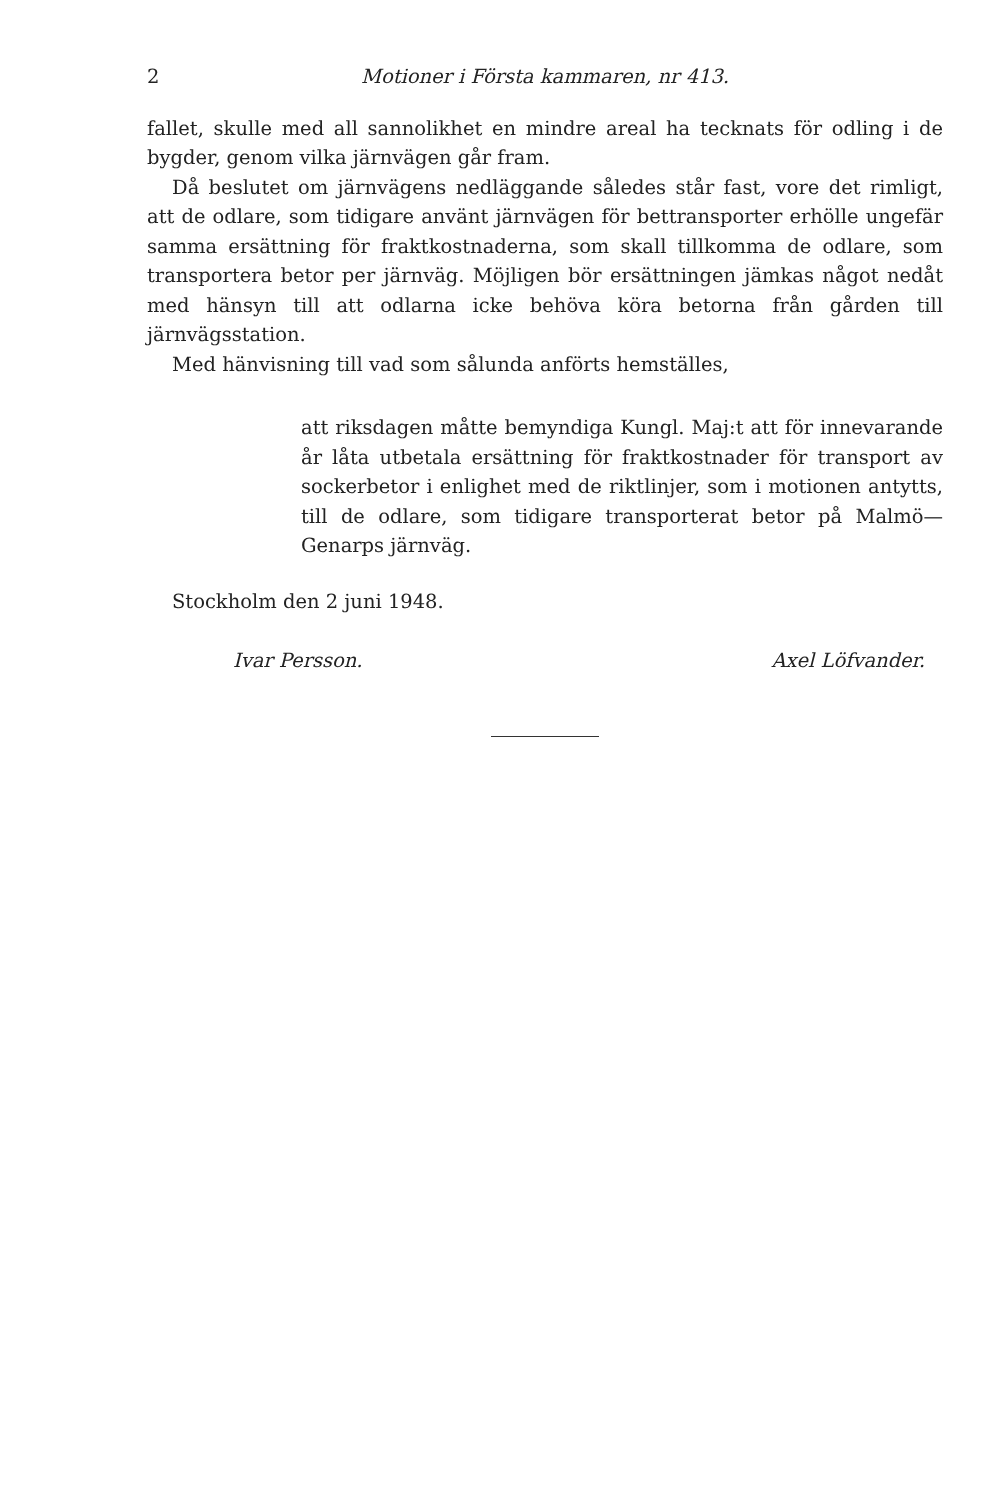2 Motioner i Första kammaren, nr 413.
fallet, skulle med all sannolikhet en mindre areal ha tecknats för odling i de bygder, genom vilka järnvägen går fram.
Då beslutet om järnvägens nedläggande således står fast, vore det rimligt, att de odlare, som tidigare använt järnvägen för bettransporter erhölle ungefär samma ersättning för fraktkostnaderna, som skall tillkomma de odlare, som transportera betor per järnväg. Möjligen bör ersättningen jämkas något nedåt med hänsyn till att odlarna icke behöva köra betorna från gården till järnvägsstation.
Med hänvisning till vad som sålunda anförts hemställes,
att riksdagen måtte bemyndiga Kungl. Maj:t att för innevarande år låta utbetala ersättning för fraktkostnader för transport av sockerbetor i enlighet med de riktlinjer, som i motionen antytts, till de odlare, som tidigare transporterat betor på Malmö—Genarps järnväg.
Stockholm den 2 juni 1948.
Ivar Persson. Axel Löfvander.